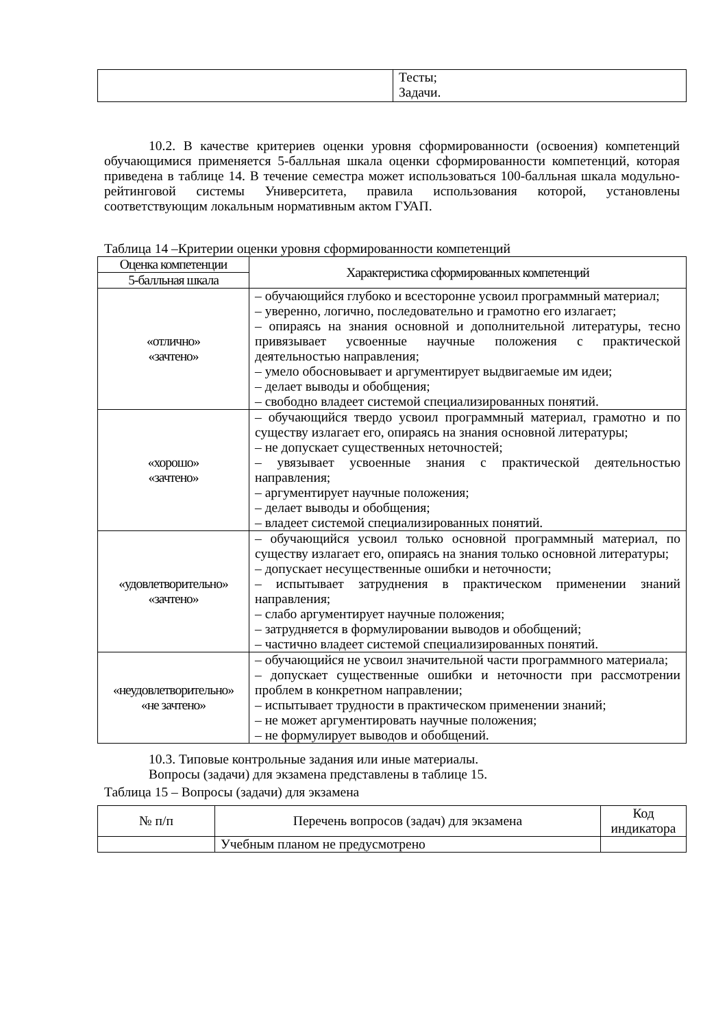| | Тесты; Задачи. |
10.2. В качестве критериев оценки уровня сформированности (освоения) компетенций обучающимися применяется 5-балльная шкала оценки сформированности компетенций, которая приведена в таблице 14. В течение семестра может использоваться 100-балльная шкала модульно-рейтинговой системы Университета, правила использования которой, установлены соответствующим локальным нормативным актом ГУАП.
Таблица 14 –Критерии оценки уровня сформированности компетенций
| Оценка компетенции | Характеристика сформированных компетенций |
| 5-балльная шкала | |
| «отлично» «зачтено» | – обучающийся глубоко и всесторонне усвоил программный материал; – уверенно, логично, последовательно и грамотно его излагает; – опираясь на знания основной и дополнительной литературы, тесно привязывает усвоенные научные положения с практической деятельностью направления; – умело обосновывает и аргументирует выдвигаемые им идеи; – делает выводы и обобщения; – свободно владеет системой специализированных понятий. |
| «хорошо» «зачтено» | – обучающийся твердо усвоил программный материал, грамотно и по существу излагает его, опираясь на знания основной литературы; – не допускает существенных неточностей; – увязывает усвоенные знания с практической деятельностью направления; – аргументирует научные положения; – делает выводы и обобщения; – владеет системой специализированных понятий. |
| «удовлетворительно» «зачтено» | – обучающийся усвоил только основной программный материал, по существу излагает его, опираясь на знания только основной литературы; – допускает несущественные ошибки и неточности; – испытывает затруднения в практическом применении знаний направления; – слабо аргументирует научные положения; – затрудняется в формулировании выводов и обобщений; – частично владеет системой специализированных понятий. |
| «неудовлетворительно» «не зачтено» | – обучающийся не усвоил значительной части программного материала; – допускает существенные ошибки и неточности при рассмотрении проблем в конкретном направлении; – испытывает трудности в практическом применении знаний; – не может аргументировать научные положения; – не формулирует выводов и обобщений. |
10.3. Типовые контрольные задания или иные материалы.
Вопросы (задачи) для экзамена представлены в таблице 15.
Таблица 15 – Вопросы (задачи) для экзамена
| № п/п | Перечень вопросов (задач) для экзамена | Код индикатора |
| | Учебным планом не предусмотрено | |